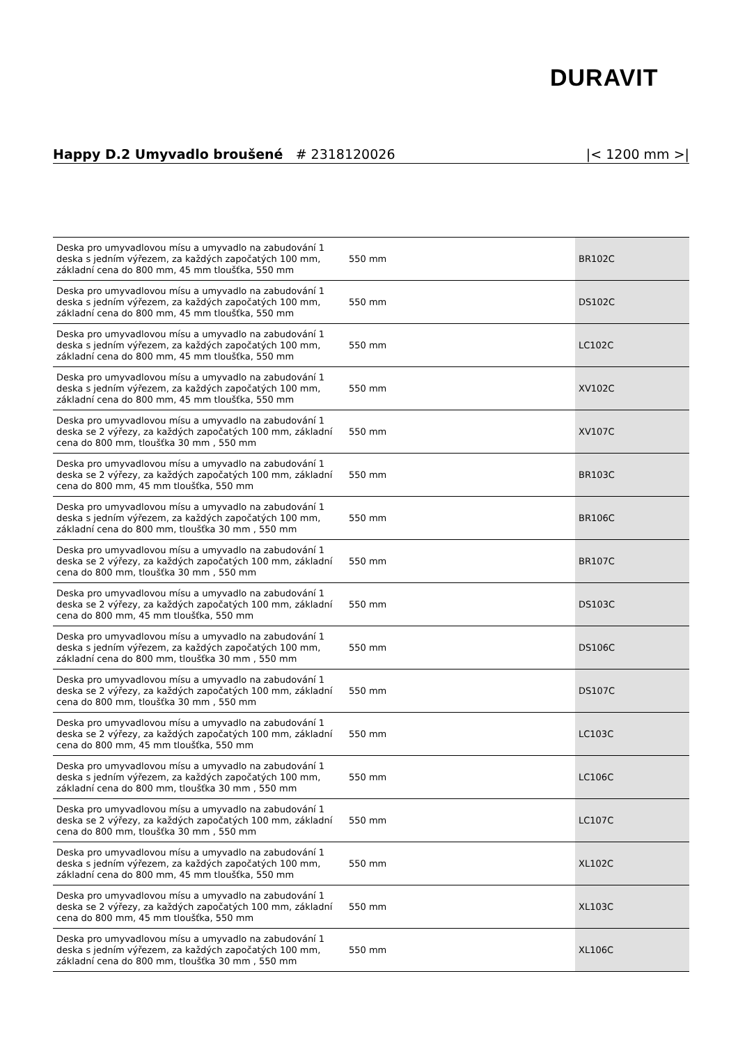DURAVIT
Happy D.2 Umyvadlo broušené # 2318120026
|< 1200 mm >|
| Deska pro umyvadlovou mísu a umyvadlo na zabudování 1 deska s jedním výřezem, za každých započatých 100 mm, základní cena do 800 mm, 45 mm tloušťka, 550 mm | 550 mm | BR102C |
| Deska pro umyvadlovou mísu a umyvadlo na zabudování 1 deska s jedním výřezem, za každých započatých 100 mm, základní cena do 800 mm, 45 mm tloušťka, 550 mm | 550 mm | DS102C |
| Deska pro umyvadlovou mísu a umyvadlo na zabudování 1 deska s jedním výřezem, za každých započatých 100 mm, základní cena do 800 mm, 45 mm tloušťka, 550 mm | 550 mm | LC102C |
| Deska pro umyvadlovou mísu a umyvadlo na zabudování 1 deska s jedním výřezem, za každých započatých 100 mm, základní cena do 800 mm, 45 mm tloušťka, 550 mm | 550 mm | XV102C |
| Deska pro umyvadlovou mísu a umyvadlo na zabudování 1 deska se 2 výřezy, za každých započatých 100 mm, základní cena do 800 mm, tloušťka 30 mm , 550 mm | 550 mm | XV107C |
| Deska pro umyvadlovou mísu a umyvadlo na zabudování 1 deska se 2 výřezy, za každých započatých 100 mm, základní cena do 800 mm, 45 mm tloušťka, 550 mm | 550 mm | BR103C |
| Deska pro umyvadlovou mísu a umyvadlo na zabudování 1 deska s jedním výřezem, za každých započatých 100 mm, základní cena do 800 mm, tloušťka 30 mm , 550 mm | 550 mm | BR106C |
| Deska pro umyvadlovou mísu a umyvadlo na zabudování 1 deska se 2 výřezy, za každých započatých 100 mm, základní cena do 800 mm, tloušťka 30 mm , 550 mm | 550 mm | BR107C |
| Deska pro umyvadlovou mísu a umyvadlo na zabudování 1 deska se 2 výřezy, za každých započatých 100 mm, základní cena do 800 mm, 45 mm tloušťka, 550 mm | 550 mm | DS103C |
| Deska pro umyvadlovou mísu a umyvadlo na zabudování 1 deska s jedním výřezem, za každých započatých 100 mm, základní cena do 800 mm, tloušťka 30 mm , 550 mm | 550 mm | DS106C |
| Deska pro umyvadlovou mísu a umyvadlo na zabudování 1 deska se 2 výřezy, za každých započatých 100 mm, základní cena do 800 mm, tloušťka 30 mm , 550 mm | 550 mm | DS107C |
| Deska pro umyvadlovou mísu a umyvadlo na zabudování 1 deska se 2 výřezy, za každých započatých 100 mm, základní cena do 800 mm, 45 mm tloušťka, 550 mm | 550 mm | LC103C |
| Deska pro umyvadlovou mísu a umyvadlo na zabudování 1 deska s jedním výřezem, za každých započatých 100 mm, základní cena do 800 mm, tloušťka 30 mm , 550 mm | 550 mm | LC106C |
| Deska pro umyvadlovou mísu a umyvadlo na zabudování 1 deska se 2 výřezy, za každých započatých 100 mm, základní cena do 800 mm, tloušťka 30 mm , 550 mm | 550 mm | LC107C |
| Deska pro umyvadlovou mísu a umyvadlo na zabudování 1 deska s jedním výřezem, za každých započatých 100 mm, základní cena do 800 mm, 45 mm tloušťka, 550 mm | 550 mm | XL102C |
| Deska pro umyvadlovou mísu a umyvadlo na zabudování 1 deska se 2 výřezy, za každých započatých 100 mm, základní cena do 800 mm, 45 mm tloušťka, 550 mm | 550 mm | XL103C |
| Deska pro umyvadlovou mísu a umyvadlo na zabudování 1 deska s jedním výřezem, za každých započatých 100 mm, základní cena do 800 mm, tloušťka 30 mm , 550 mm | 550 mm | XL106C |